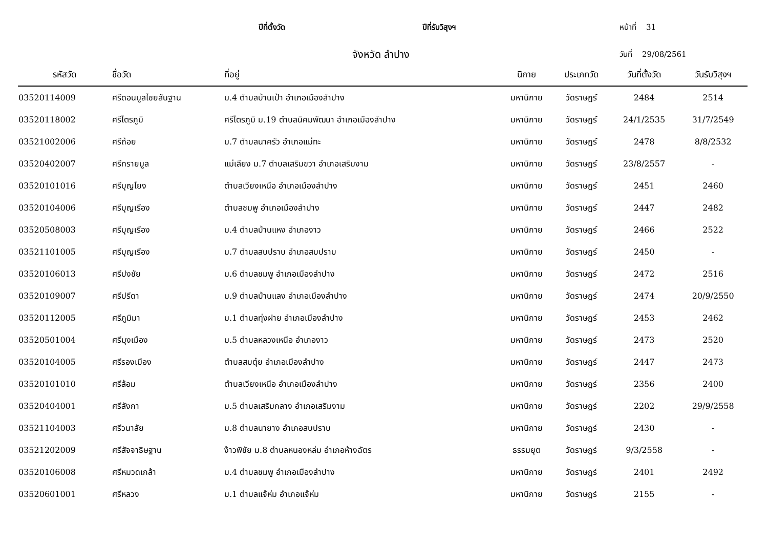ปีที่ตั้งวัด ปีที่รับวิสุงฯ หน้าที่ 31
จังหวัด ลำปาง วันที่ 29/08/2561
| รหัสวัด | ชื่อวัด | ที่อยู่ | นิกาย | ประเภทวัด | วันที่ตั้งวัด | วันรับวิสุงฯ |
| --- | --- | --- | --- | --- | --- | --- |
| 03520114009 | ศรีดอนมูลไชยสันฐาน | ม.4 ตำบลบ้านเป้า อำเภอเมืองลำปาง | มหานิกาย | วัดราษฎร์ | 2484 | 2514 |
| 03520118002 | ศรีไตรภูมิ | ศรีไตรภูมิ ม.19 ตำบลนิคมพัฒนา อำเภอเมืองลำปาง | มหานิกาย | วัดราษฎร์ | 24/1/2535 | 31/7/2549 |
| 03521002006 | ศรีถ้อย | ม.7 ตำบลนาครัว อำเภอแม่ทะ | มหานิกาย | วัดราษฎร์ | 2478 | 8/8/2532 |
| 03520402007 | ศรีทรายมูล | แม่เลียง ม.7 ตำบลเสริมขวา อำเภอเสริมงาม | มหานิกาย | วัดราษฎร์ | 23/8/2557 | - |
| 03520101016 | ศรีบุญโยง | ตำบลเวียงเหนือ อำเภอเมืองลำปาง | มหานิกาย | วัดราษฎร์ | 2451 | 2460 |
| 03520104006 | ศรีบุญเรือง | ตำบลชมพู อำเภอเมืองลำปาง | มหานิกาย | วัดราษฎร์ | 2447 | 2482 |
| 03520508003 | ศรีบุญเรือง | ม.4 ตำบลบ้านแหง อำเภองาว | มหานิกาย | วัดราษฎร์ | 2466 | 2522 |
| 03521101005 | ศรีบุญเรือง | ม.7 ตำบลสบปราบ อำเภอสบปราบ | มหานิกาย | วัดราษฎร์ | 2450 | - |
| 03520106013 | ศรีปงชัย | ม.6 ตำบลชมพู อำเภอเมืองลำปาง | มหานิกาย | วัดราษฎร์ | 2472 | 2516 |
| 03520109007 | ศรีปรีดา | ม.9 ตำบลบ้านแลง อำเภอเมืองลำปาง | มหานิกาย | วัดราษฎร์ | 2474 | 20/9/2550 |
| 03520112005 | ศรีภูมิมา | ม.1 ตำบลทุ่งฝาย อำเภอเมืองลำปาง | มหานิกาย | วัดราษฎร์ | 2453 | 2462 |
| 03520501004 | ศรีมุงเมือง | ม.5 ตำบลหลวงเหนือ อำเภองาว | มหานิกาย | วัดราษฎร์ | 2473 | 2520 |
| 03520104005 | ศรีรองเมือง | ตำบลสบตุ๋ย อำเภอเมืองลำปาง | มหานิกาย | วัดราษฎร์ | 2447 | 2473 |
| 03520101010 | ศรีล้อม | ตำบลเวียงเหนือ อำเภอเมืองลำปาง | มหานิกาย | วัดราษฎร์ | 2356 | 2400 |
| 03520404001 | ศรีลังกา | ม.5 ตำบลเสริมกลาง อำเภอเสริมงาม | มหานิกาย | วัดราษฎร์ | 2202 | 29/9/2558 |
| 03521104003 | ศรีวนาลัย | ม.8 ตำบลนายาง อำเภอสบปราบ | มหานิกาย | วัดราษฎร์ | 2430 | - |
| 03521202009 | ศรีสัจจาธิษฐาน | ง้าวพิชัย ม.8 ตำบลหนองหล่ม อำเภอห้างฉัตร | ธรรมยุต | วัดราษฎร์ | 9/3/2558 | - |
| 03520106008 | ศรีหมวดเกล้า | ม.4 ตำบลชมพู อำเภอเมืองลำปาง | มหานิกาย | วัดราษฎร์ | 2401 | 2492 |
| 03520601001 | ศรีหลวง | ม.1 ตำบลแจ้ห่ม อำเภอแจ้ห่ม | มหานิกาย | วัดราษฎร์ | 2155 | - |